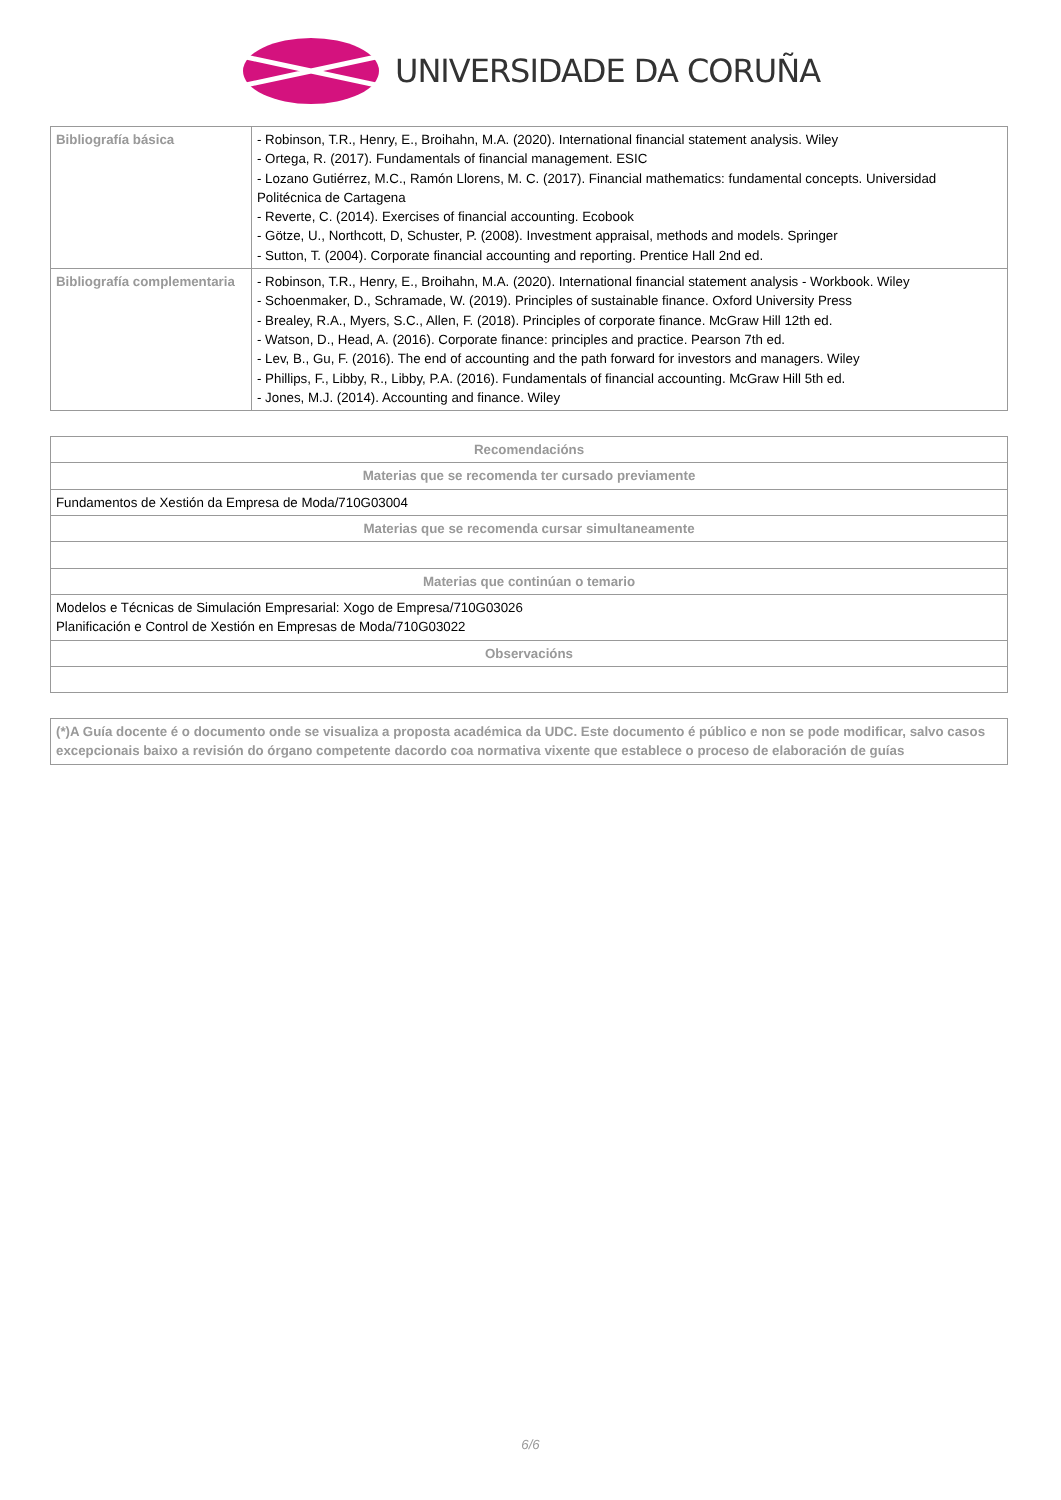UNIVERSIDADE DA CORUÑA
| Bibliografía básica | - Robinson, T.R., Henry, E., Broihahn, M.A. (2020). International financial statement analysis. Wiley - Ortega, R. (2017). Fundamentals of financial management. ESIC - Lozano Gutiérrez, M.C., Ramón Llorens, M. C. (2017). Financial mathematics: fundamental concepts. Universidad Politécnica de Cartagena - Reverte, C. (2014). Exercises of financial accounting. Ecobook - Götze, U., Northcott, D, Schuster, P. (2008). Investment appraisal, methods and models. Springer - Sutton, T. (2004). Corporate financial accounting and reporting. Prentice Hall 2nd ed. |
| Bibliografía complementaria | - Robinson, T.R., Henry, E., Broihahn, M.A. (2020). International financial statement analysis - Workbook. Wiley - Schoenmaker, D., Schramade, W. (2019). Principles of sustainable finance. Oxford University Press - Brealey, R.A., Myers, S.C., Allen, F. (2018). Principles of corporate finance. McGraw Hill 12th ed. - Watson, D., Head, A. (2016). Corporate finance: principles and practice. Pearson 7th ed. - Lev, B., Gu, F. (2016). The end of accounting and the path forward for investors and managers. Wiley - Phillips, F., Libby, R., Libby, P.A. (2016). Fundamentals of financial accounting. McGraw Hill 5th ed. - Jones, M.J. (2014). Accounting and finance. Wiley |
| Recomendacións |
| Materias que se recomenda ter cursado previamente |
| Fundamentos de Xestión da Empresa de Moda/710G03004 |
| Materias que se recomenda cursar simultaneamente |
| Materias que continúan o temario |
| Modelos e Técnicas de Simulación Empresarial: Xogo de Empresa/710G03026 Planificación e Control de Xestión en Empresas de Moda/710G03022 |
| Observacións |
| (*)A Guía docente é o documento onde se visualiza a proposta académica da UDC. Este documento é público e non se pode modificar, salvo casos excepcionais baixo a revisión do órgano competente dacordo coa normativa vixente que establece o proceso de elaboración de guías |
6/6